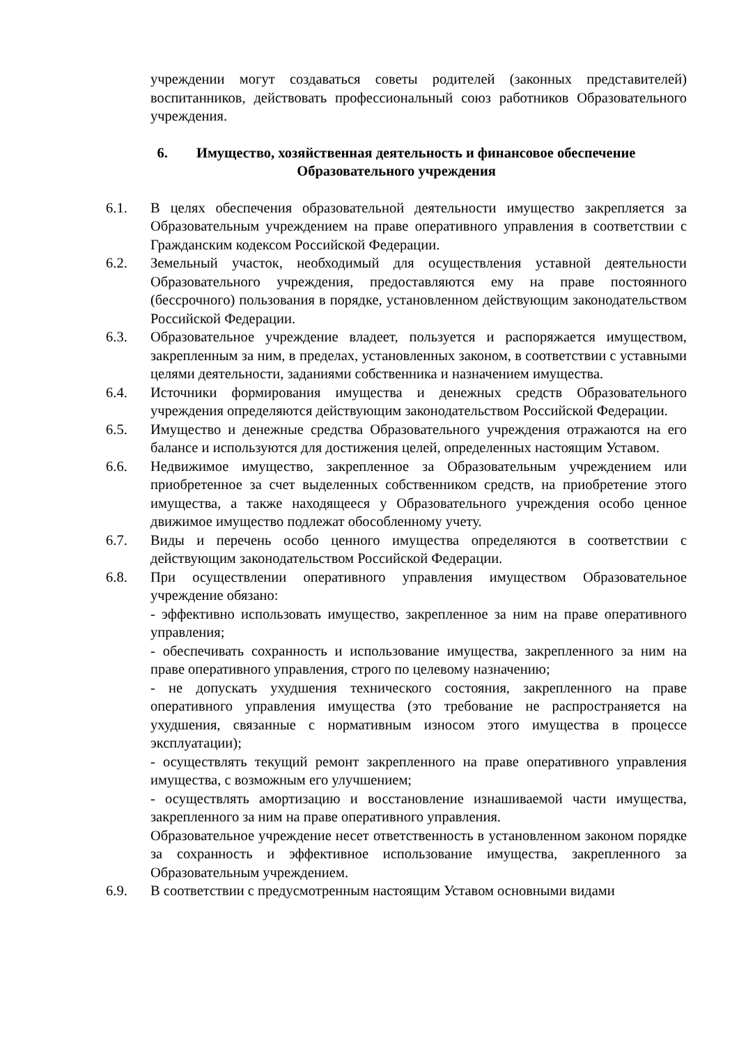учреждении могут создаваться советы родителей (законных представителей) воспитанников, действовать профессиональный союз работников Образовательного учреждения.
6. Имущество, хозяйственная деятельность и финансовое обеспечение Образовательного учреждения
6.1. В целях обеспечения образовательной деятельности имущество закрепляется за Образовательным учреждением на праве оперативного управления в соответствии с Гражданским кодексом Российской Федерации.
6.2. Земельный участок, необходимый для осуществления уставной деятельности Образовательного учреждения, предоставляются ему на праве постоянного (бессрочного) пользования в порядке, установленном действующим законодательством Российской Федерации.
6.3. Образовательное учреждение владеет, пользуется и распоряжается имуществом, закрепленным за ним, в пределах, установленных законом, в соответствии с уставными целями деятельности, заданиями собственника и назначением имущества.
6.4. Источники формирования имущества и денежных средств Образовательного учреждения определяются действующим законодательством Российской Федерации.
6.5. Имущество и денежные средства Образовательного учреждения отражаются на его балансе и используются для достижения целей, определенных настоящим Уставом.
6.6. Недвижимое имущество, закрепленное за Образовательным учреждением или приобретенное за счет выделенных собственником средств, на приобретение этого имущества, а также находящееся у Образовательного учреждения особо ценное движимое имущество подлежат обособленному учету.
6.7. Виды и перечень особо ценного имущества определяются в соответствии с действующим законодательством Российской Федерации.
6.8. При осуществлении оперативного управления имуществом Образовательное учреждение обязано:
- эффективно использовать имущество, закрепленное за ним на праве оперативного управления;
- обеспечивать сохранность и использование имущества, закрепленного за ним на праве оперативного управления, строго по целевому назначению;
- не допускать ухудшения технического состояния, закрепленного на праве оперативного управления имущества (это требование не распространяется на ухудшения, связанные с нормативным износом этого имущества в процессе эксплуатации);
- осуществлять текущий ремонт закрепленного на праве оперативного управления имущества, с возможным его улучшением;
- осуществлять амортизацию и восстановление изнашиваемой части имущества, закрепленного за ним на праве оперативного управления.
Образовательное учреждение несет ответственность в установленном законом порядке за сохранность и эффективное использование имущества, закрепленного за Образовательным учреждением.
6.9. В соответствии с предусмотренным настоящим Уставом основными видами